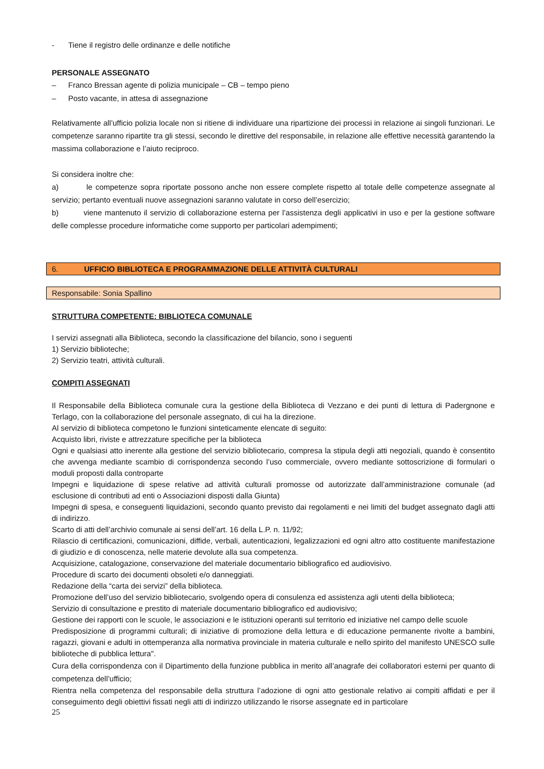- Tiene il registro delle ordinanze e delle notifiche
PERSONALE ASSEGNATO
– Franco Bressan agente di polizia municipale – CB – tempo pieno
– Posto vacante, in attesa di assegnazione
Relativamente all’ufficio polizia locale non si ritiene di individuare una ripartizione dei processi in relazione ai singoli funzionari. Le competenze saranno ripartite tra gli stessi, secondo le direttive del responsabile, in relazione alle effettive necessità garantendo la massima collaborazione e l’aiuto reciproco.
Si considera inoltre che:
a) le competenze sopra riportate possono anche non essere complete rispetto al totale delle competenze assegnate al servizio; pertanto eventuali nuove assegnazioni saranno valutate in corso dell’esercizio;
b) viene mantenuto il servizio di collaborazione esterna per l’assistenza degli applicativi in uso e per la gestione software delle complesse procedure informatiche come supporto per particolari adempimenti;
6. UFFICIO BIBLIOTECA E PROGRAMMAZIONE DELLE ATTIVITÀ CULTURALI
Responsabile: Sonia Spallino
STRUTTURA COMPETENTE: BIBLIOTECA COMUNALE
I servizi assegnati alla Biblioteca, secondo la classificazione del bilancio, sono i seguenti
1) Servizio biblioteche;
2) Servizio teatri, attività culturali.
COMPITI ASSEGNATI
Il Responsabile della Biblioteca comunale cura la gestione della Biblioteca di Vezzano e dei punti di lettura di Padergnone e Terlago, con la collaborazione del personale assegnato, di cui ha la direzione.
Al servizio di biblioteca competono le funzioni sinteticamente elencate di seguito:
Acquisto libri, riviste e attrezzature specifiche per la biblioteca
Ogni e qualsiasi atto inerente alla gestione del servizio bibliotecario, compresa la stipula degli atti negoziali, quando è consentito che avvenga mediante scambio di corrispondenza secondo l’uso commerciale, ovvero mediante sottoscrizione di formulari o moduli proposti dalla controparte
Impegni e liquidazione di spese relative ad attività culturali promosse od autorizzate dall’amministrazione comunale (ad esclusione di contributi ad enti o Associazioni disposti dalla Giunta)
Impegni di spesa, e conseguenti liquidazioni, secondo quanto previsto dai regolamenti e nei limiti del budget assegnato dagli atti di indirizzo.
Scarto di atti dell’archivio comunale ai sensi dell’art. 16 della L.P. n. 11/92;
Rilascio di certificazioni, comunicazioni, diffide, verbali, autenticazioni, legalizzazioni ed ogni altro atto costituente manifestazione di giudizio e di conoscenza, nelle materie devolute alla sua competenza.
Acquisizione, catalogazione, conservazione del materiale documentario bibliografico ed audiovisivo.
Procedure di scarto dei documenti obsoleti e/o danneggiati.
Redazione della “carta dei servizi” della biblioteca.
Promozione dell’uso del servizio bibliotecario, svolgendo opera di consulenza ed assistenza agli utenti della biblioteca;
Servizio di consultazione e prestito di materiale documentario bibliografico ed audiovisivo;
Gestione dei rapporti con le scuole, le associazioni e le istituzioni operanti sul territorio ed iniziative nel campo delle scuole
Predisposizione di programmi culturali; di iniziative di promozione della lettura e di educazione permanente rivolte a bambini, ragazzi, giovani e adulti in ottemperanza alla normativa provinciale in materia culturale e nello spirito del manifesto UNESCO sulle biblioteche di pubblica lettura".
Cura della corrispondenza con il Dipartimento della funzione pubblica in merito all’anagrafe dei collaboratori esterni per quanto di competenza dell’ufficio;
Rientra nella competenza del responsabile della struttura l’adozione di ogni atto gestionale relativo ai compiti affidati e per il conseguimento degli obiettivi fissati negli atti di indirizzo utilizzando le risorse assegnate ed in particolare
25